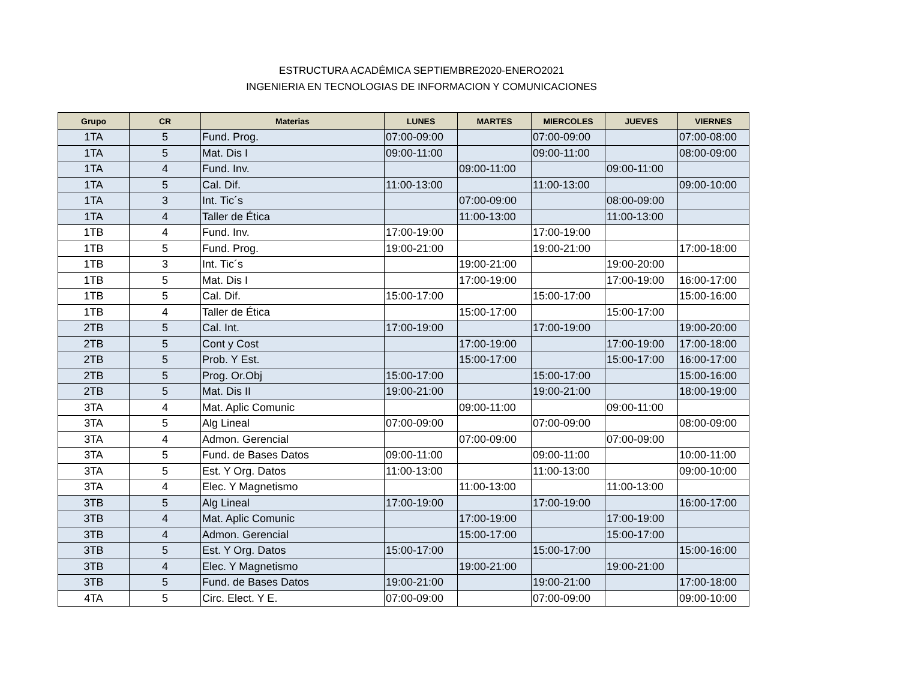ESTRUCTURA ACADÉMICA SEPTIEMBRE2020-ENERO2021
INGENIERIA EN TECNOLOGIAS DE INFORMACION Y COMUNICACIONES
| Grupo | CR | Materias | LUNES | MARTES | MIERCOLES | JUEVES | VIERNES |
| --- | --- | --- | --- | --- | --- | --- | --- |
| 1TA | 5 | Fund. Prog. | 07:00-09:00 | | 07:00-09:00 | | 07:00-08:00 |
| 1TA | 5 | Mat. Dis I | 09:00-11:00 | | 09:00-11:00 | | 08:00-09:00 |
| 1TA | 4 | Fund. Inv. | | 09:00-11:00 | | 09:00-11:00 | |
| 1TA | 5 | Cal. Dif. | 11:00-13:00 | | 11:00-13:00 | | 09:00-10:00 |
| 1TA | 3 | Int. Tic´s | | 07:00-09:00 | | 08:00-09:00 | |
| 1TA | 4 | Taller de Ética | | 11:00-13:00 | | 11:00-13:00 | |
| 1TB | 4 | Fund. Inv. | 17:00-19:00 | | 17:00-19:00 | | |
| 1TB | 5 | Fund. Prog. | 19:00-21:00 | | 19:00-21:00 | | 17:00-18:00 |
| 1TB | 3 | Int. Tic´s | | 19:00-21:00 | | 19:00-20:00 | |
| 1TB | 5 | Mat. Dis I | | 17:00-19:00 | | 17:00-19:00 | 16:00-17:00 |
| 1TB | 5 | Cal. Dif. | 15:00-17:00 | | 15:00-17:00 | | 15:00-16:00 |
| 1TB | 4 | Taller de Ética | | 15:00-17:00 | | 15:00-17:00 | |
| 2TB | 5 | Cal. Int. | 17:00-19:00 | | 17:00-19:00 | | 19:00-20:00 |
| 2TB | 5 | Cont y Cost | | 17:00-19:00 | | 17:00-19:00 | 17:00-18:00 |
| 2TB | 5 | Prob. Y Est. | | 15:00-17:00 | | 15:00-17:00 | 16:00-17:00 |
| 2TB | 5 | Prog. Or.Obj | 15:00-17:00 | | 15:00-17:00 | | 15:00-16:00 |
| 2TB | 5 | Mat. Dis II | 19:00-21:00 | | 19:00-21:00 | | 18:00-19:00 |
| 3TA | 4 | Mat. Aplic Comunic | | 09:00-11:00 | | 09:00-11:00 | |
| 3TA | 5 | Alg Lineal | 07:00-09:00 | | 07:00-09:00 | | 08:00-09:00 |
| 3TA | 4 | Admon. Gerencial | | 07:00-09:00 | | 07:00-09:00 | |
| 3TA | 5 | Fund. de Bases Datos | 09:00-11:00 | | 09:00-11:00 | | 10:00-11:00 |
| 3TA | 5 | Est. Y Org. Datos | 11:00-13:00 | | 11:00-13:00 | | 09:00-10:00 |
| 3TA | 4 | Elec. Y Magnetismo | | 11:00-13:00 | | 11:00-13:00 | |
| 3TB | 5 | Alg Lineal | 17:00-19:00 | | 17:00-19:00 | | 16:00-17:00 |
| 3TB | 4 | Mat. Aplic Comunic | | 17:00-19:00 | | 17:00-19:00 | |
| 3TB | 4 | Admon. Gerencial | | 15:00-17:00 | | 15:00-17:00 | |
| 3TB | 5 | Est. Y Org. Datos | 15:00-17:00 | | 15:00-17:00 | | 15:00-16:00 |
| 3TB | 4 | Elec. Y Magnetismo | | 19:00-21:00 | | 19:00-21:00 | |
| 3TB | 5 | Fund. de Bases Datos | 19:00-21:00 | | 19:00-21:00 | | 17:00-18:00 |
| 4TA | 5 | Circ. Elect. Y E. | 07:00-09:00 | | 07:00-09:00 | | 09:00-10:00 |